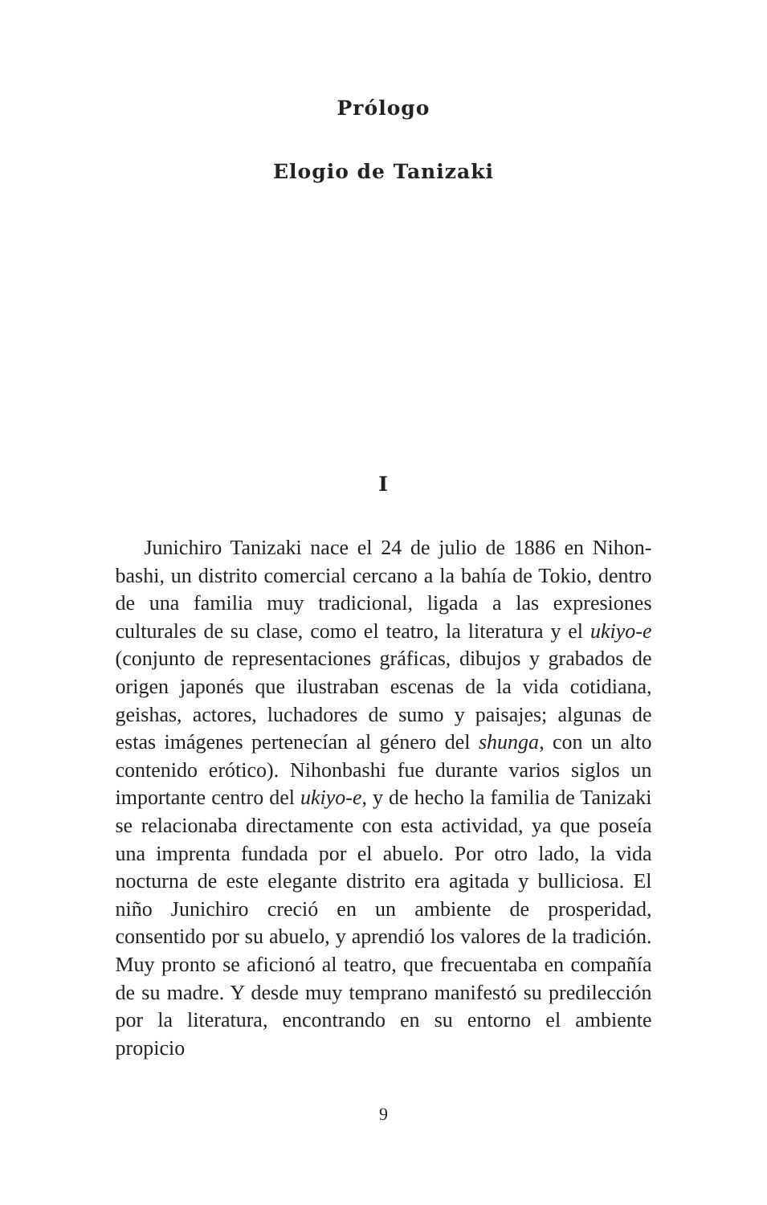Prólogo
Elogio de Tanizaki
I
Junichiro Tanizaki nace el 24 de julio de 1886 en Nihon­bashi, un distrito comercial cercano a la bahía de Tokio, dentro de una familia muy tradicional, ligada a las expre­siones culturales de su clase, como el teatro, la literatura y el ukiyo-e (conjunto de representaciones gráficas, dibujos y grabados de origen japonés que ilustraban escenas de la vida cotidiana, geishas, actores, luchadores de sumo y pai­sajes; algunas de estas imágenes pertenecían al género del shunga, con un alto contenido erótico). Nihonbashi fue durante varios siglos un importante centro del ukiyo-e, y de hecho la familia de Tanizaki se relacionaba directamente con esta actividad, ya que poseía una imprenta fundada por el abuelo. Por otro lado, la vida nocturna de este elegante distrito era agitada y bulliciosa. El niño Junichiro creció en un ambiente de prosperidad, consentido por su abuelo, y aprendió los valores de la tradición. Muy pronto se afi­cionó al teatro, que frecuentaba en compañía de su madre. Y desde muy temprano manifestó su predilección por la literatura, encontrando en su entorno el ambiente propicio
9